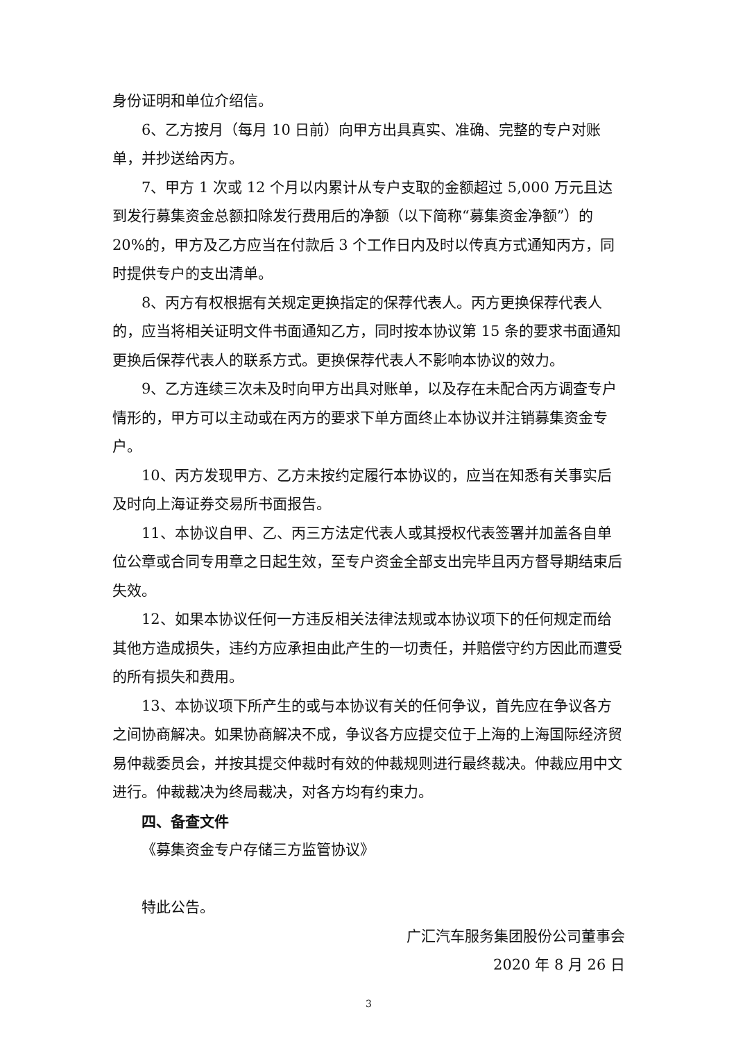身份证明和单位介绍信。
6、乙方按月（每月 10 日前）向甲方出具真实、准确、完整的专户对账单，并抄送给丙方。
7、甲方 1 次或 12 个月以内累计从专户支取的金额超过 5,000 万元且达到发行募集资金总额扣除发行费用后的净额（以下简称“募集资金净额”）的 20%的，甲方及乙方应当在付款后 3 个工作日内及时以传真方式通知丙方，同时提供专户的支出清单。
8、丙方有权根据有关规定更换指定的保荐代表人。丙方更换保荐代表人的，应当将相关证明文件书面通知乙方，同时按本协议第 15 条的要求书面通知更换后保荐代表人的联系方式。更换保荐代表人不影响本协议的效力。
9、乙方连续三次未及时向甲方出具对账单，以及存在未配合丙方调查专户情形的，甲方可以主动或在丙方的要求下单方面终止本协议并注销募集资金专户。
10、丙方发现甲方、乙方未按约定履行本协议的，应当在知悉有关事实后及时向上海证券交易所书面报告。
11、本协议自甲、乙、丙三方法定代表人或其授权代表签署并加盖各自单位公章或合同专用章之日起生效，至专户资金全部支出完毕且丙方督导期结束后失效。
12、如果本协议任何一方违反相关法律法规或本协议项下的任何规定而给其他方造成损失，违约方应承担由此产生的一切责任，并赔偿守约方因此而遭受的所有损失和费用。
13、本协议项下所产生的或与本协议有关的任何争议，首先应在争议各方之间协商解决。如果协商解决不成，争议各方应提交位于上海的上海国际经济贸易仲裁委员会，并按其提交仲裁时有效的仲裁规则进行最终裁决。仲裁应用中文进行。仲裁裁决为终局裁决，对各方均有约束力。
四、备查文件
《募集资金专户存储三方监管协议》
特此公告。
广汇汽车服务集团股份公司董事会
2020 年 8 月 26 日
3